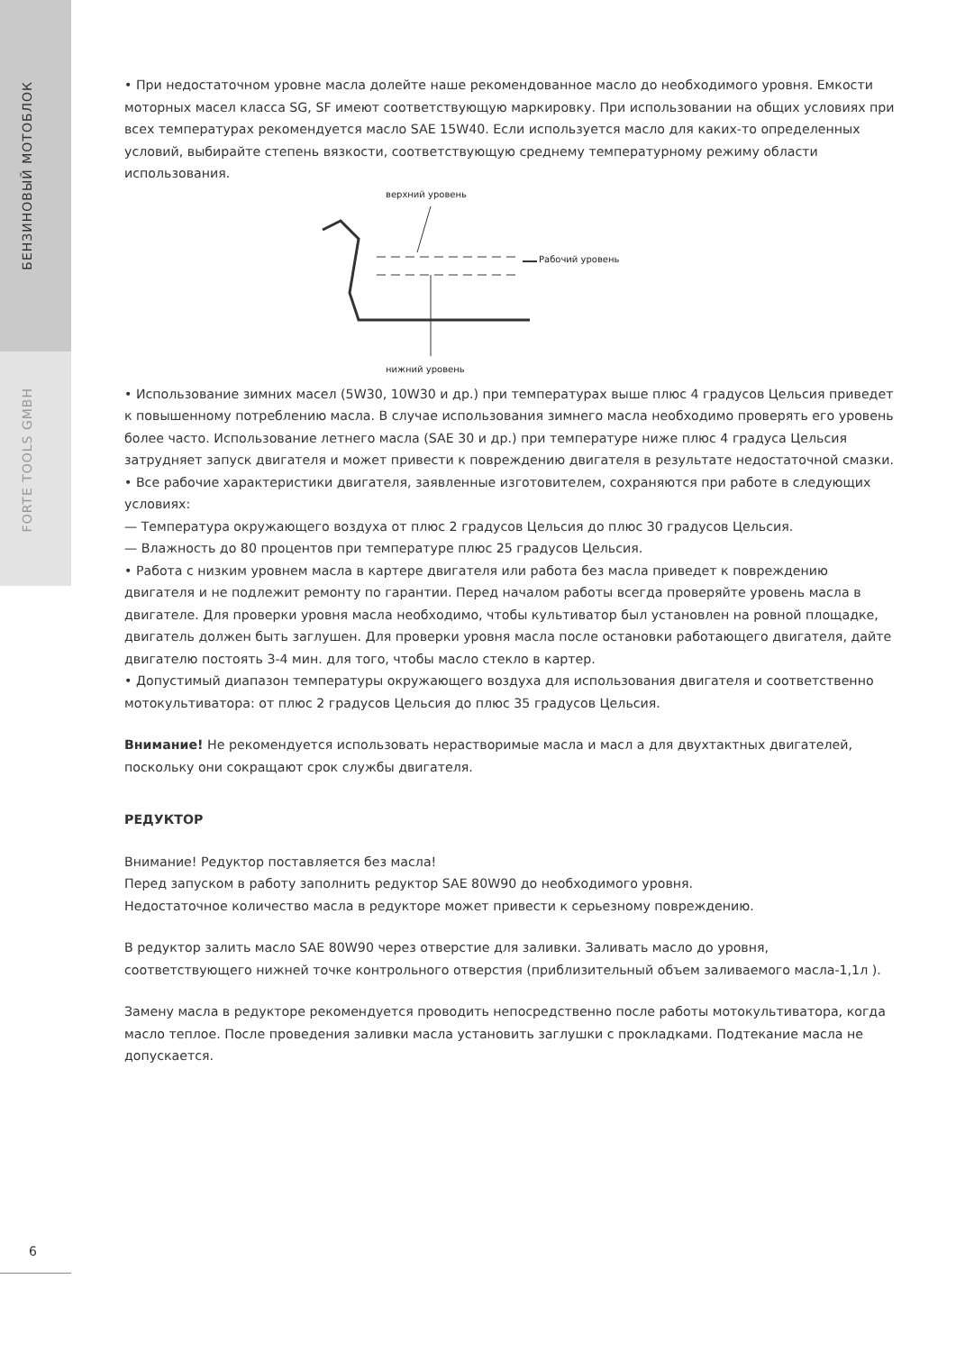БЕНЗИНОВЫЙ МОТОБЛОК
FORTE TOOLS GMBH
• При недостаточном уровне масла долейте наше рекомендованное масло до необходимого уровня. Емкости моторных масел класса SG, SF имеют соответствующую маркировку. При использовании на общих условиях при всех температурах рекомендуется масло SAE 15W40. Если используется масло для каких-то определенных условий, выбирайте степень вязкости, соответствующую среднему температурному режиму области использования.
верхний уровень
Рабочий уровень
нижний уровень
• Использование зимних масел (5W30, 10W30 и др.) при температурах выше плюс 4 градусов Цельсия приведет к повышенному потреблению масла. В случае использования зимнего масла необходимо проверять его уровень более часто. Использование летнего масла (SAE 30 и др.) при температуре ниже плюс 4 градуса Цельсия затрудняет запуск двигателя и может привести к повреждению двигателя в результате недостаточной смазки.
• Все рабочие характеристики двигателя, заявленные изготовителем, сохраняются при работе в следующих условиях:
— Температура окружающего воздуха от плюс 2 градусов Цельсия до плюс 30 градусов Цельсия.
— Влажность до 80 процентов при температуре плюс 25 градусов Цельсия.
• Работа с низким уровнем масла в картере двигателя или работа без масла приведет к повреждению двигателя и не подлежит ремонту по гарантии. Перед началом работы всегда проверяйте уровень масла в двигателе. Для проверки уровня масла необходимо, чтобы культиватор был установлен на ровной площадке, двигатель должен быть заглушен. Для проверки уровня масла после остановки работающего двигателя, дайте двигателю постоять 3-4 мин. для того, чтобы масло стекло в картер.
• Допустимый диапазон температуры окружающего воздуха для использования двигателя и соответственно мотокультиватора: от плюс 2 градусов Цельсия до плюс 35 градусов Цельсия.
Внимание! Не рекомендуется использовать нерастворимые масла и масл а для двухтактных двигателей, поскольку они сокращают срок службы двигателя.
РЕДУКТОР
Внимание! Редуктор поставляется без масла!
Перед запуском в работу заполнить редуктор SAE 80W90 до необходимого уровня.
Недостаточное количество масла в редукторе может привести к серьезному повреждению.
В редуктор залить масло SAE 80W90 через отверстие для заливки. Заливать масло до уровня, соответствующего нижней точке контрольного отверстия (приблизительный объем заливаемого масла-1,1л ).
Замену масла в редукторе рекомендуется проводить непосредственно после работы мотокультиватора, когда масло теплое. После проведения заливки масла установить заглушки с прокладками. Подтекание масла не допускается.
6